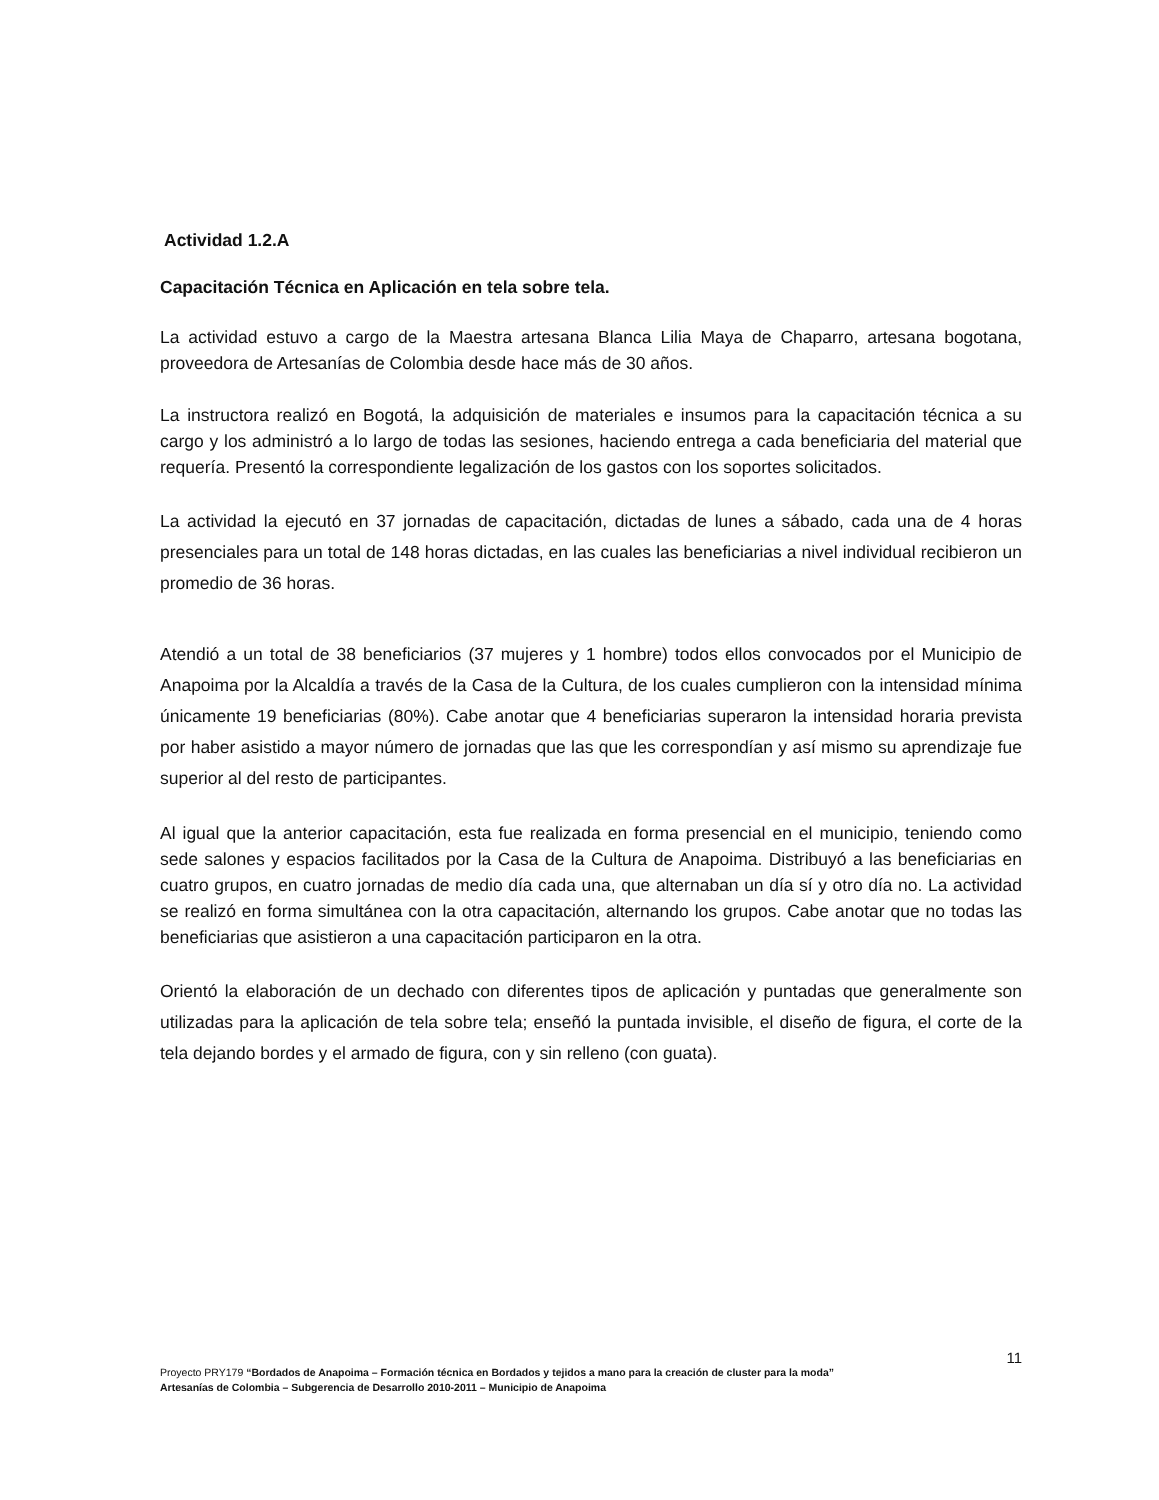Actividad 1.2.A
Capacitación Técnica en Aplicación en tela sobre tela.
La actividad estuvo a cargo de la Maestra artesana Blanca Lilia Maya de Chaparro, artesana bogotana, proveedora de Artesanías de Colombia desde hace más de 30 años.
La instructora realizó en Bogotá, la adquisición de materiales e insumos para la capacitación técnica a su cargo y los administró a lo largo de todas las sesiones, haciendo entrega a cada beneficiaria del material que requería. Presentó la correspondiente legalización de los gastos con los soportes solicitados.
La actividad la ejecutó en 37 jornadas de capacitación, dictadas de lunes a sábado, cada una de 4 horas presenciales para un total de 148 horas dictadas, en las cuales las beneficiarias a nivel individual recibieron un promedio de 36 horas.
Atendió a un total de 38 beneficiarios (37 mujeres y 1 hombre) todos ellos convocados por el Municipio de Anapoima por la Alcaldía a través de la Casa de la Cultura, de los cuales cumplieron con la intensidad mínima únicamente 19 beneficiarias (80%). Cabe anotar que 4 beneficiarias superaron la intensidad horaria prevista por haber asistido a mayor número de jornadas que las que les correspondían y así mismo su aprendizaje fue superior al del resto de participantes.
Al igual que la anterior capacitación, esta fue realizada en forma presencial en el municipio, teniendo como sede salones y espacios facilitados por la Casa de la Cultura de Anapoima. Distribuyó a las beneficiarias en cuatro grupos, en cuatro jornadas de medio día cada una, que alternaban un día sí y otro día no. La actividad se realizó en forma simultánea con la otra capacitación, alternando los grupos. Cabe anotar que no todas las beneficiarias que asistieron a una capacitación participaron en la otra.
Orientó la elaboración de un dechado con diferentes tipos de aplicación y puntadas que generalmente son utilizadas para la aplicación de tela sobre tela; enseñó la puntada invisible, el diseño de figura, el corte de la tela dejando bordes y el armado de figura, con y sin relleno (con guata).
11
Proyecto PRY179 “Bordados de Anapoima – Formación técnica en Bordados y tejidos a mano para la creación de cluster para la moda”
Artesanías de Colombia – Subgerencia de Desarrollo 2010-2011 – Municipio de Anapoima